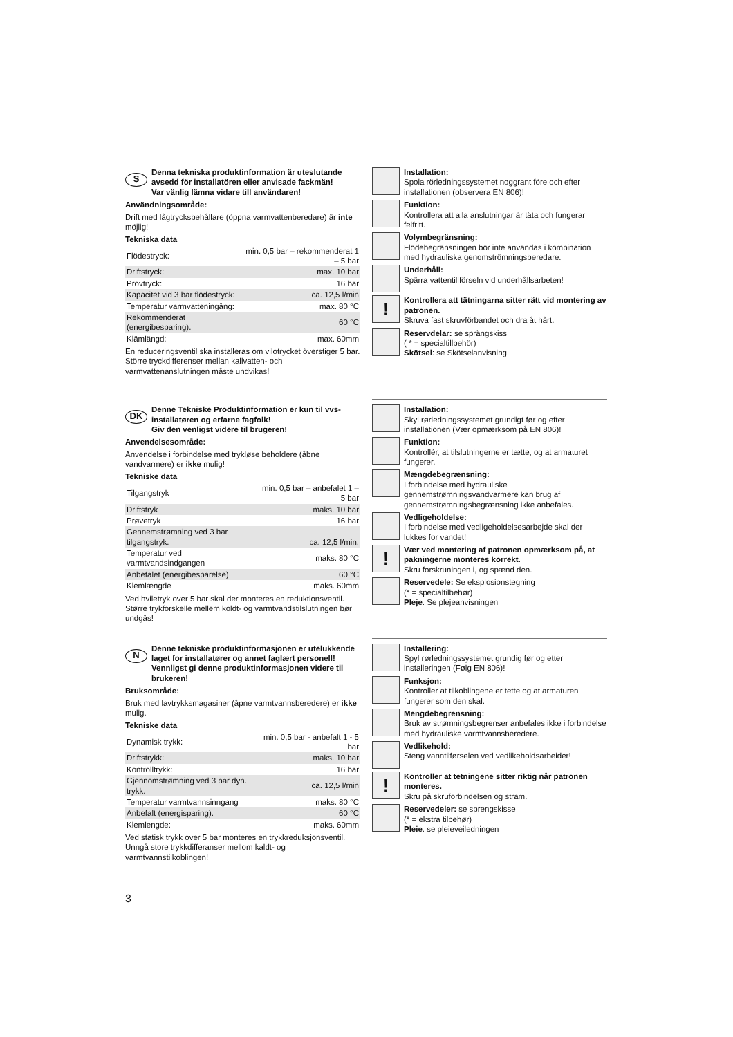S
Denna tekniska produktinformation är uteslutande avsedd för installatören eller anvisade fackmän!
Var vänlig lämna vidare till användaren!
Användningsområde:
Drift med lågtrycksbehållare (öppna varmvattenberedare) är inte möjlig!
Tekniska data
| Flödestryck: | min. 0,5 bar – rekommenderat 1 – 5 bar |
| Driftstryck: | max. 10 bar |
| Provtryck: | 16 bar |
| Kapacitet vid 3 bar flödestryck: | ca. 12,5 l/min |
| Temperatur varmvatteningång: | max. 80 °C |
| Rekommenderat (energibesparing): | 60 °C |
| Klämlängd: | max. 60mm |
En reduceringsventil ska installeras om vilotrycket överstiger 5 bar.
Större tryckdifferenser mellan kallvatten- och varmvattenanslutningen måste undvikas!
Installation:
Spola rörledningssystemet noggrant före och efter installationen (observera EN 806)!
Funktion:
Kontrollera att alla anslutningar är täta och fungerar felfritt.
Volymbegränsning:
Flödebegränsningen bör inte användas i kombination med hydrauliska genomströmningsberedare.
Underhåll:
Spärra vattentillförseln vid underhållsarbeten!
!
Kontrollera att tätningarna sitter rätt vid montering av patronen.
Skruva fast skruvförbandet och dra åt hårt.
Reservdelar: se sprängskiss
( * = specialtillbehör)
Skötsel: se Skötselanvisning
DK
Denne Tekniske Produktinformation er kun til vvs-installatøren og erfarne fagfolk!
Giv den venligst videre til brugeren!
Anvendelsesområde:
Anvendelse i forbindelse med trykløse beholdere (åbne vandvarmere) er ikke mulig!
Tekniske data
| Tilgangstryk | min. 0,5 bar – anbefalet 1 – 5 bar |
| Driftstryk | maks. 10 bar |
| Prøvetryk | 16 bar |
| Gennemstrømning ved 3 bar tilgangstryk: | ca. 12,5 l/min. |
| Temperatur ved varmtvandsindgangen | maks. 80 °C |
| Anbefalet (energibesparelse) | 60 °C |
| Klemlængde | maks. 60mm |
Ved hviletryk over 5 bar skal der monteres en reduktionsventil. Større trykforskelle mellem koldt- og varmtvandstilslutningen bør undgås!
Installation:
Skyl rørledningssystemet grundigt før og efter installationen (Vær opmærksom på EN 806)!
Funktion:
Kontrollér, at tilslutningerne er tætte, og at armaturet fungerer.
Mængdebegrænsning:
I forbindelse med hydrauliske gennemstrømningsvandvarmere kan brug af gennemstrømningsbegrænsning ikke anbefales.
Vedligeholdelse:
I forbindelse med vedligeholdelsesarbejde skal der lukkes for vandet!
!
Vær ved montering af patronen opmærksom på, at pakningerne monteres korrekt.
Skru forskruningen i, og spænd den.
Reservedele: Se eksplosionstegning
(* = specialtilbehør)
Pleje: Se plejeanvisningen
N
Denne tekniske produktinformasjonen er utelukkende laget for installatører og annet faglært personell!
Vennligst gi denne produktinformasjonen videre til brukeren!
Bruksområde:
Bruk med lavtrykksmagasiner (åpne varmtvannsberedere) er ikke mulig.
Tekniske data
| Dynamisk trykk: | min. 0,5 bar - anbefalt 1 - 5 bar |
| Driftstrykk: | maks. 10 bar |
| Kontrolltrykk: | 16 bar |
| Gjennomstrømning ved 3 bar dyn. trykk: | ca. 12,5 l/min |
| Temperatur varmtvannsinngang | maks. 80 °C |
| Anbefalt (energisparing): | 60 °C |
| Klemlengde: | maks. 60mm |
Ved statisk trykk over 5 bar monteres en trykkreduksjonsventil. Unngå store trykkdifferanser mellom kaldt- og varmtvannstilkoblingen!
Installering:
Spyl rørledningssystemet grundig før og etter installeringen (Følg EN 806)!
Funksjon:
Kontroller at tilkoblingene er tette og at armaturen fungerer som den skal.
Mengdebegrensning:
Bruk av strømningsbegrenser anbefales ikke i forbindelse med hydrauliske varmtvannsberedere.
Vedlikehold:
Steng vanntilførselen ved vedlikeholdsarbeider!
!
Kontroller at tetningene sitter riktig når patronen monteres.
Skru på skruforbindelsen og stram.
Reservedeler: se sprengskisse
(* = ekstra tilbehør)
Pleie: se pleieveiledningen
3